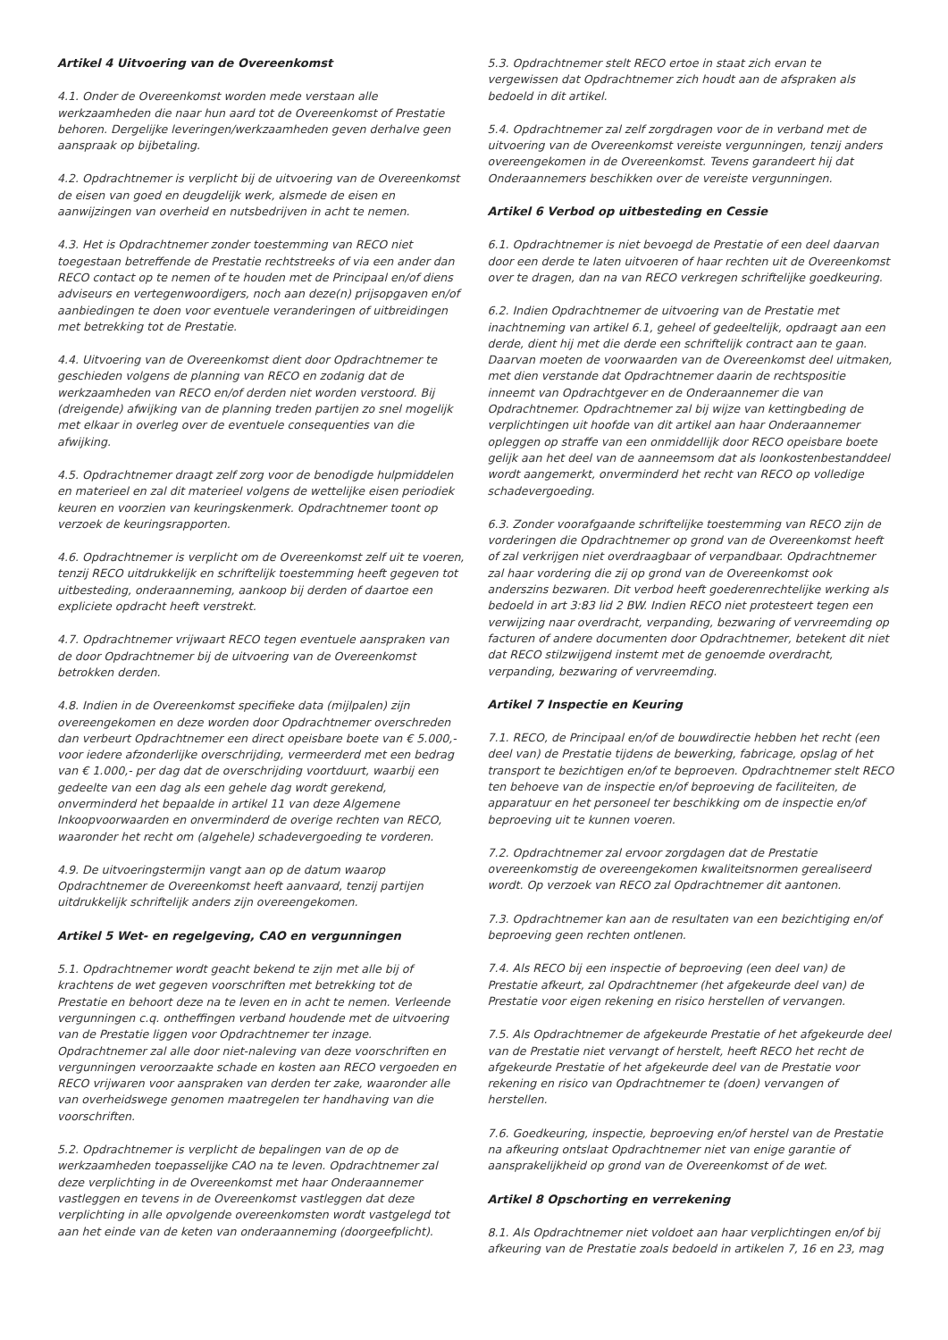Artikel 4 Uitvoering van de Overeenkomst
4.1. Onder de Overeenkomst worden mede verstaan alle werkzaamheden die naar hun aard tot de Overeenkomst of Prestatie behoren. Dergelijke leveringen/werkzaamheden geven derhalve geen aanspraak op bijbetaling.
4.2. Opdrachtnemer is verplicht bij de uitvoering van de Overeenkomst de eisen van goed en deugdelijk werk, alsmede de eisen en aanwijzingen van overheid en nutsbedrijven in acht te nemen.
4.3. Het is Opdrachtnemer zonder toestemming van RECO niet toegestaan betreffende de Prestatie rechtstreeks of via een ander dan RECO contact op te nemen of te houden met de Principaal en/of diens adviseurs en vertegenwoordigers, noch aan deze(n) prijsopgaven en/of aanbiedingen te doen voor eventuele veranderingen of uitbreidingen met betrekking tot de Prestatie.
4.4. Uitvoering van de Overeenkomst dient door Opdrachtnemer te geschieden volgens de planning van RECO en zodanig dat de werkzaamheden van RECO en/of derden niet worden verstoord. Bij (dreigende) afwijking van de planning treden partijen zo snel mogelijk met elkaar in overleg over de eventuele consequenties van die afwijking.
4.5. Opdrachtnemer draagt zelf zorg voor de benodigde hulpmiddelen en materieel en zal dit materieel volgens de wettelijke eisen periodiek keuren en voorzien van keuringskenmerk. Opdrachtnemer toont op verzoek de keuringsrapporten.
4.6. Opdrachtnemer is verplicht om de Overeenkomst zelf uit te voeren, tenzij RECO uitdrukkelijk en schriftelijk toestemming heeft gegeven tot uitbesteding, onderaanneming, aankoop bij derden of daartoe een expliciete opdracht heeft verstrekt.
4.7. Opdrachtnemer vrijwaart RECO tegen eventuele aanspraken van de door Opdrachtnemer bij de uitvoering van de Overeenkomst betrokken derden.
4.8. Indien in de Overeenkomst specifieke data (mijlpalen) zijn overeengekomen en deze worden door Opdrachtnemer overschreden dan verbeurt Opdrachtnemer een direct opeisbare boete van € 5.000,- voor iedere afzonderlijke overschrijding, vermeerderd met een bedrag van € 1.000,- per dag dat de overschrijding voortduurt, waarbij een gedeelte van een dag als een gehele dag wordt gerekend, onverminderd het bepaalde in artikel 11 van deze Algemene Inkoopvoorwaarden en onverminderd de overige rechten van RECO, waaronder het recht om (algehele) schadevergoeding te vorderen.
4.9. De uitvoeringstermijn vangt aan op de datum waarop Opdrachtnemer de Overeenkomst heeft aanvaard, tenzij partijen uitdrukkelijk schriftelijk anders zijn overeengekomen.
Artikel 5 Wet- en regelgeving, CAO en vergunningen
5.1. Opdrachtnemer wordt geacht bekend te zijn met alle bij of krachtens de wet gegeven voorschriften met betrekking tot de Prestatie en behoort deze na te leven en in acht te nemen. Verleende vergunningen c.q. ontheffingen verband houdende met de uitvoering van de Prestatie liggen voor Opdrachtnemer ter inzage. Opdrachtnemer zal alle door niet-naleving van deze voorschriften en vergunningen veroorzaakte schade en kosten aan RECO vergoeden en RECO vrijwaren voor aanspraken van derden ter zake, waaronder alle van overheidswege genomen maatregelen ter handhaving van die voorschriften.
5.2. Opdrachtnemer is verplicht de bepalingen van de op de werkzaamheden toepasselijke CAO na te leven. Opdrachtnemer zal deze verplichting in de Overeenkomst met haar Onderaannemer vastleggen en tevens in de Overeenkomst vastleggen dat deze verplichting in alle opvolgende overeenkomsten wordt vastgelegd tot aan het einde van de keten van onderaanneming (doorgeefplicht).
5.3. Opdrachtnemer stelt RECO ertoe in staat zich ervan te vergewissen dat Opdrachtnemer zich houdt aan de afspraken als bedoeld in dit artikel.
5.4. Opdrachtnemer zal zelf zorgdragen voor de in verband met de uitvoering van de Overeenkomst vereiste vergunningen, tenzij anders overeengekomen in de Overeenkomst. Tevens garandeert hij dat Onderaannemers beschikken over de vereiste vergunningen.
Artikel 6 Verbod op uitbesteding en Cessie
6.1. Opdrachtnemer is niet bevoegd de Prestatie of een deel daarvan door een derde te laten uitvoeren of haar rechten uit de Overeenkomst over te dragen, dan na van RECO verkregen schriftelijke goedkeuring.
6.2. Indien Opdrachtnemer de uitvoering van de Prestatie met inachtneming van artikel 6.1, geheel of gedeeltelijk, opdraagt aan een derde, dient hij met die derde een schriftelijk contract aan te gaan. Daarvan moeten de voorwaarden van de Overeenkomst deel uitmaken, met dien verstande dat Opdrachtnemer daarin de rechtspositie inneemt van Opdrachtgever en de Onderaannemer die van Opdrachtnemer. Opdrachtnemer zal bij wijze van kettingbeding de verplichtingen uit hoofde van dit artikel aan haar Onderaannemer opleggen op straffe van een onmiddellijk door RECO opeisbare boete gelijk aan het deel van de aanneemsom dat als loonkostenbestanddeel wordt aangemerkt, onverminderd het recht van RECO op volledige schadevergoeding.
6.3. Zonder voorafgaande schriftelijke toestemming van RECO zijn de vorderingen die Opdrachtnemer op grond van de Overeenkomst heeft of zal verkrijgen niet overdraagbaar of verpandbaar. Opdrachtnemer zal haar vordering die zij op grond van de Overeenkomst ook anderszins bezwaren. Dit verbod heeft goederenrechtelijke werking als bedoeld in art 3:83 lid 2 BW. Indien RECO niet protesteert tegen een verwijzing naar overdracht, verpanding, bezwaring of vervreemding op facturen of andere documenten door Opdrachtnemer, betekent dit niet dat RECO stilzwijgend instemt met de genoemde overdracht, verpanding, bezwaring of vervreemding.
Artikel 7 Inspectie en Keuring
7.1. RECO, de Principaal en/of de bouwdirectie hebben het recht (een deel van) de Prestatie tijdens de bewerking, fabricage, opslag of het transport te bezichtigen en/of te beproeven. Opdrachtnemer stelt RECO ten behoeve van de inspectie en/of beproeving de faciliteiten, de apparatuur en het personeel ter beschikking om de inspectie en/of beproeving uit te kunnen voeren.
7.2. Opdrachtnemer zal ervoor zorgdagen dat de Prestatie overeenkomstig de overeengekomen kwaliteitsnormen gerealiseerd wordt. Op verzoek van RECO zal Opdrachtnemer dit aantonen.
7.3. Opdrachtnemer kan aan de resultaten van een bezichtiging en/of beproeving geen rechten ontlenen.
7.4. Als RECO bij een inspectie of beproeving (een deel van) de Prestatie afkeurt, zal Opdrachtnemer (het afgekeurde deel van) de Prestatie voor eigen rekening en risico herstellen of vervangen.
7.5. Als Opdrachtnemer de afgekeurde Prestatie of het afgekeurde deel van de Prestatie niet vervangt of herstelt, heeft RECO het recht de afgekeurde Prestatie of het afgekeurde deel van de Prestatie voor rekening en risico van Opdrachtnemer te (doen) vervangen of herstellen.
7.6. Goedkeuring, inspectie, beproeving en/of herstel van de Prestatie na afkeuring ontslaat Opdrachtnemer niet van enige garantie of aansprakelijkheid op grond van de Overeenkomst of de wet.
Artikel 8 Opschorting en verrekening
8.1. Als Opdrachtnemer niet voldoet aan haar verplichtingen en/of bij afkeuring van de Prestatie zoals bedoeld in artikelen 7, 16 en 23, mag